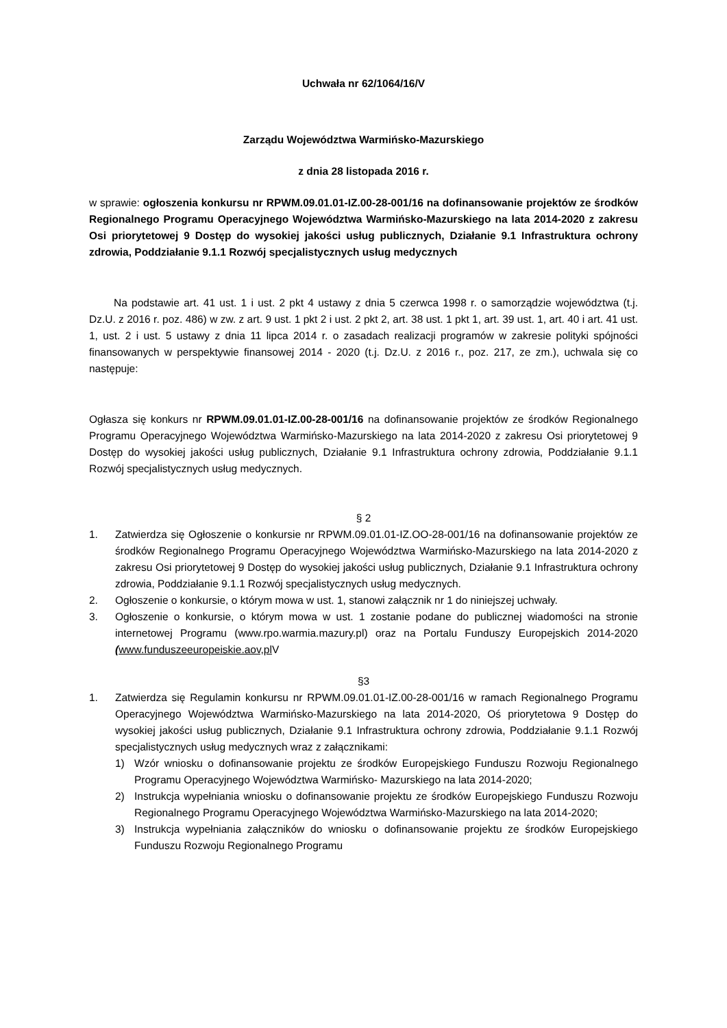Uchwała nr 62/1064/16/V
Zarządu Województwa Warmińsko-Mazurskiego
z dnia 28 listopada 2016 r.
w sprawie: ogłoszenia konkursu nr RPWM.09.01.01-IZ.00-28-001/16 na dofinansowanie projektów ze środków Regionalnego Programu Operacyjnego Województwa Warmińsko-Mazurskiego na lata 2014-2020 z zakresu Osi priorytetowej 9 Dostęp do wysokiej jakości usług publicznych, Działanie 9.1 Infrastruktura ochrony zdrowia, Poddziałanie 9.1.1 Rozwój specjalistycznych usług medycznych
Na podstawie art. 41 ust. 1 i ust. 2 pkt 4 ustawy z dnia 5 czerwca 1998 r. o samorządzie województwa (t.j. Dz.U. z 2016 r. poz. 486) w zw. z art. 9 ust. 1 pkt 2 i ust. 2 pkt 2, art. 38 ust. 1 pkt 1, art. 39 ust. 1, art. 40 i art. 41 ust. 1, ust. 2 i ust. 5 ustawy z dnia 11 lipca 2014 r. o zasadach realizacji programów w zakresie polityki spójności finansowanych w perspektywie finansowej 2014 - 2020 (t.j. Dz.U. z 2016 r., poz. 217, ze zm.), uchwala się co następuje:
Ogłasza się konkurs nr RPWM.09.01.01-IZ.00-28-001/16 na dofinansowanie projektów ze środków Regionalnego Programu Operacyjnego Województwa Warmińsko-Mazurskiego na lata 2014-2020 z zakresu Osi priorytetowej 9 Dostęp do wysokiej jakości usług publicznych, Działanie 9.1 Infrastruktura ochrony zdrowia, Poddziałanie 9.1.1 Rozwój specjalistycznych usług medycznych.
§ 2
1. Zatwierdza się Ogłoszenie o konkursie nr RPWM.09.01.01-IZ.OO-28-001/16 na dofinansowanie projektów ze środków Regionalnego Programu Operacyjnego Województwa Warmińsko-Mazurskiego na lata 2014-2020 z zakresu Osi priorytetowej 9 Dostęp do wysokiej jakości usług publicznych, Działanie 9.1 Infrastruktura ochrony zdrowia, Poddziałanie 9.1.1 Rozwój specjalistycznych usług medycznych.
2. Ogłoszenie o konkursie, o którym mowa w ust. 1, stanowi załącznik nr 1 do niniejszej uchwały.
3. Ogłoszenie o konkursie, o którym mowa w ust. 1 zostanie podane do publicznej wiadomości na stronie internetowej Programu (www.rpo.warmia.mazury.pl) oraz na Portalu Funduszy Europejskich 2014-2020 (www.funduszeeuropeiskie.aov,pl V
§3
1. Zatwierdza się Regulamin konkursu nr RPWM.09.01.01-IZ.00-28-001/16 w ramach Regionalnego Programu Operacyjnego Województwa Warmińsko-Mazurskiego na lata 2014-2020, Oś priorytetowa 9 Dostęp do wysokiej jakości usług publicznych, Działanie 9.1 Infrastruktura ochrony zdrowia, Poddziałanie 9.1.1 Rozwój specjalistycznych usług medycznych wraz z załącznikami:
1) Wzór wniosku o dofinansowanie projektu ze środków Europejskiego Funduszu Rozwoju Regionalnego Programu Operacyjnego Województwa Warmińsko- Mazurskiego na lata 2014-2020;
2) Instrukcja wypełniania wniosku o dofinansowanie projektu ze środków Europejskiego Funduszu Rozwoju Regionalnego Programu Operacyjnego Województwa Warmińsko-Mazurskiego na lata 2014-2020;
3) Instrukcja wypełniania załączników do wniosku o dofinansowanie projektu ze środków Europejskiego Funduszu Rozwoju Regionalnego Programu